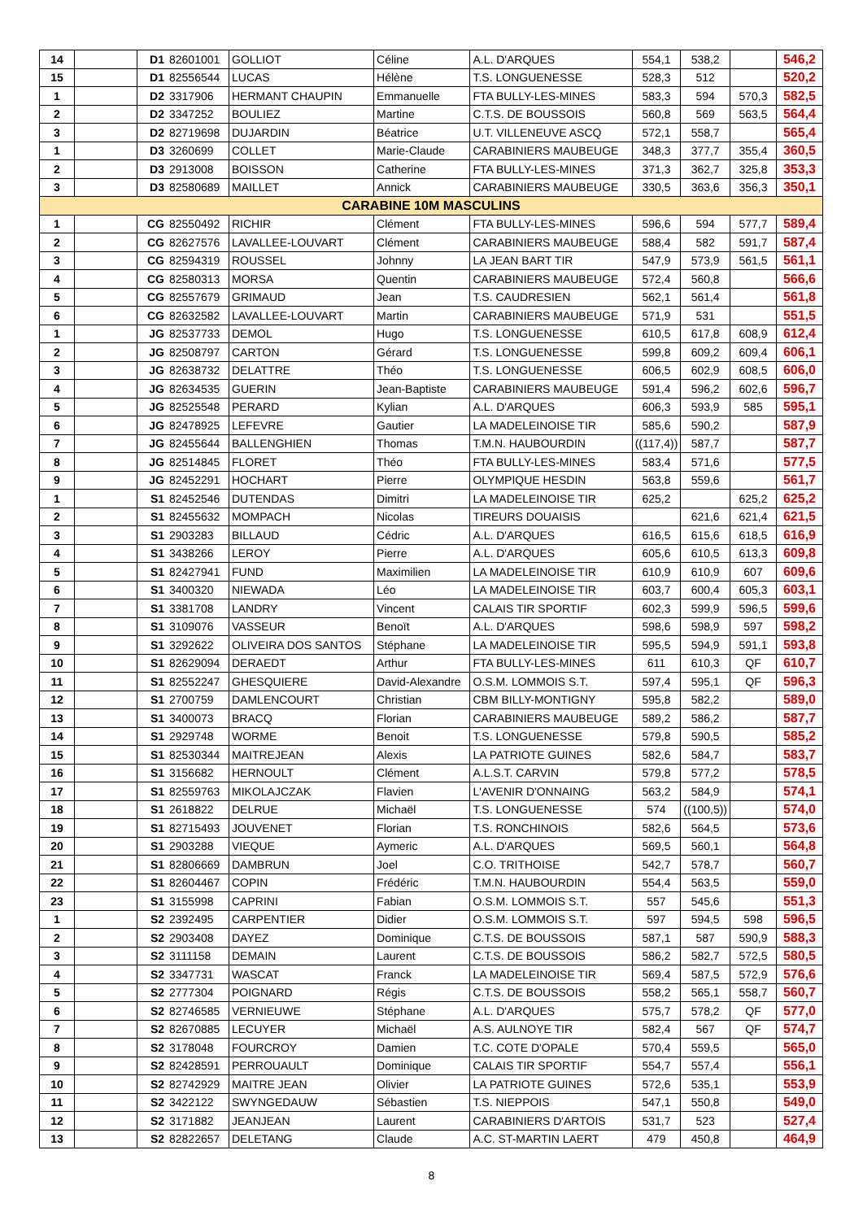| 14 | | D1 | 82601001 | GOLLIOT | Céline | A.L. D'ARQUES | 554,1 | 538,2 | | 546,2 |
| 15 | | D1 | 82556544 | LUCAS | Hélène | T.S. LONGUENESSE | 528,3 | 512 | | 520,2 |
| 1 | | D2 | 3317906 | HERMANT CHAUPIN | Emmanuelle | FTA BULLY-LES-MINES | 583,3 | 594 | 570,3 | 582,5 |
| 2 | | D2 | 3347252 | BOULIEZ | Martine | C.T.S. DE BOUSSOIS | 560,8 | 569 | 563,5 | 564,4 |
| 3 | | D2 | 82719698 | DUJARDIN | Béatrice | U.T. VILLENEUVE ASCQ | 572,1 | 558,7 | | 565,4 |
| 1 | | D3 | 3260699 | COLLET | Marie-Claude | CARABINIERS MAUBEUGE | 348,3 | 377,7 | 355,4 | 360,5 |
| 2 | | D3 | 2913008 | BOISSON | Catherine | FTA BULLY-LES-MINES | 371,3 | 362,7 | 325,8 | 353,3 |
| 3 | | D3 | 82580689 | MAILLET | Annick | CARABINIERS MAUBEUGE | 330,5 | 363,6 | 356,3 | 350,1 |
| CARABINE 10M MASCULINS | | | | | | | | | | |
| 1 | | CG | 82550492 | RICHIR | Clément | FTA BULLY-LES-MINES | 596,6 | 594 | 577,7 | 589,4 |
| 2 | | CG | 82627576 | LAVALLEE-LOUVART | Clément | CARABINIERS MAUBEUGE | 588,4 | 582 | 591,7 | 587,4 |
| 3 | | CG | 82594319 | ROUSSEL | Johnny | LA JEAN BART TIR | 547,9 | 573,9 | 561,5 | 561,1 |
| 4 | | CG | 82580313 | MORSA | Quentin | CARABINIERS MAUBEUGE | 572,4 | 560,8 | | 566,6 |
| 5 | | CG | 82557679 | GRIMAUD | Jean | T.S. CAUDRESIEN | 562,1 | 561,4 | | 561,8 |
| 6 | | CG | 82632582 | LAVALLEE-LOUVART | Martin | CARABINIERS MAUBEUGE | 571,9 | 531 | | 551,5 |
| 1 | | JG | 82537733 | DEMOL | Hugo | T.S. LONGUENESSE | 610,5 | 617,8 | 608,9 | 612,4 |
| 2 | | JG | 82508797 | CARTON | Gérard | T.S. LONGUENESSE | 599,8 | 609,2 | 609,4 | 606,1 |
| 3 | | JG | 82638732 | DELATTRE | Théo | T.S. LONGUENESSE | 606,5 | 602,9 | 608,5 | 606,0 |
| 4 | | JG | 82634535 | GUERIN | Jean-Baptiste | CARABINIERS MAUBEUGE | 591,4 | 596,2 | 602,6 | 596,7 |
| 5 | | JG | 82525548 | PERARD | Kylian | A.L. D'ARQUES | 606,3 | 593,9 | 585 | 595,1 |
| 6 | | JG | 82478925 | LEFEVRE | Gautier | LA MADELEINOISE TIR | 585,6 | 590,2 | | 587,9 |
| 7 | | JG | 82455644 | BALLENGHIEN | Thomas | T.M.N. HAUBOURDIN | ((117,4)) | 587,7 | | 587,7 |
| 8 | | JG | 82514845 | FLORET | Théo | FTA BULLY-LES-MINES | 583,4 | 571,6 | | 577,5 |
| 9 | | JG | 82452291 | HOCHART | Pierre | OLYMPIQUE HESDIN | 563,8 | 559,6 | | 561,7 |
| 1 | | S1 | 82452546 | DUTENDAS | Dimitri | LA MADELEINOISE TIR | 625,2 | | 625,2 | 625,2 |
| 2 | | S1 | 82455632 | MOMPACH | Nicolas | TIREURS DOUAISIS | | 621,6 | 621,4 | 621,5 |
| 3 | | S1 | 2903283 | BILLAUD | Cédric | A.L. D'ARQUES | 616,5 | 615,6 | 618,5 | 616,9 |
| 4 | | S1 | 3438266 | LEROY | Pierre | A.L. D'ARQUES | 605,6 | 610,5 | 613,3 | 609,8 |
| 5 | | S1 | 82427941 | FUND | Maximilien | LA MADELEINOISE TIR | 610,9 | 610,9 | 607 | 609,6 |
| 6 | | S1 | 3400320 | NIEWADA | Léo | LA MADELEINOISE TIR | 603,7 | 600,4 | 605,3 | 603,1 |
| 7 | | S1 | 3381708 | LANDRY | Vincent | CALAIS TIR SPORTIF | 602,3 | 599,9 | 596,5 | 599,6 |
| 8 | | S1 | 3109076 | VASSEUR | Benoït | A.L. D'ARQUES | 598,6 | 598,9 | 597 | 598,2 |
| 9 | | S1 | 3292622 | OLIVEIRA DOS SANTOS | Stéphane | LA MADELEINOISE TIR | 595,5 | 594,9 | 591,1 | 593,8 |
| 10 | | S1 | 82629094 | DERAEDT | Arthur | FTA BULLY-LES-MINES | 611 | 610,3 | QF | 610,7 |
| 11 | | S1 | 82552247 | GHESQUIERE | David-Alexandre | O.S.M. LOMMOIS S.T. | 597,4 | 595,1 | QF | 596,3 |
| 12 | | S1 | 2700759 | DAMLENCOURT | Christian | CBM BILLY-MONTIGNY | 595,8 | 582,2 | | 589,0 |
| 13 | | S1 | 3400073 | BRACQ | Florian | CARABINIERS MAUBEUGE | 589,2 | 586,2 | | 587,7 |
| 14 | | S1 | 2929748 | WORME | Benoit | T.S. LONGUENESSE | 579,8 | 590,5 | | 585,2 |
| 15 | | S1 | 82530344 | MAITREJEAN | Alexis | LA PATRIOTE GUINES | 582,6 | 584,7 | | 583,7 |
| 16 | | S1 | 3156682 | HERNOULT | Clément | A.L.S.T. CARVIN | 579,8 | 577,2 | | 578,5 |
| 17 | | S1 | 82559763 | MIKOLAJCZAK | Flavien | L'AVENIR D'ONNAING | 563,2 | 584,9 | | 574,1 |
| 18 | | S1 | 2618822 | DELRUE | Michaël | T.S. LONGUENESSE | 574 | ((100,5)) | | 574,0 |
| 19 | | S1 | 82715493 | JOUVENET | Florian | T.S. RONCHINOIS | 582,6 | 564,5 | | 573,6 |
| 20 | | S1 | 2903288 | VIEQUE | Aymeric | A.L. D'ARQUES | 569,5 | 560,1 | | 564,8 |
| 21 | | S1 | 82806669 | DAMBRUN | Joel | C.O. TRITHOISE | 542,7 | 578,7 | | 560,7 |
| 22 | | S1 | 82604467 | COPIN | Frédéric | T.M.N. HAUBOURDIN | 554,4 | 563,5 | | 559,0 |
| 23 | | S1 | 3155998 | CAPRINI | Fabian | O.S.M. LOMMOIS S.T. | 557 | 545,6 | | 551,3 |
| 1 | | S2 | 2392495 | CARPENTIER | Didier | O.S.M. LOMMOIS S.T. | 597 | 594,5 | 598 | 596,5 |
| 2 | | S2 | 2903408 | DAYEZ | Dominique | C.T.S. DE BOUSSOIS | 587,1 | 587 | 590,9 | 588,3 |
| 3 | | S2 | 3111158 | DEMAIN | Laurent | C.T.S. DE BOUSSOIS | 586,2 | 582,7 | 572,5 | 580,5 |
| 4 | | S2 | 3347731 | WASCAT | Franck | LA MADELEINOISE TIR | 569,4 | 587,5 | 572,9 | 576,6 |
| 5 | | S2 | 2777304 | POIGNARD | Régis | C.T.S. DE BOUSSOIS | 558,2 | 565,1 | 558,7 | 560,7 |
| 6 | | S2 | 82746585 | VERNIEUWE | Stéphane | A.L. D'ARQUES | 575,7 | 578,2 | QF | 577,0 |
| 7 | | S2 | 82670885 | LECUYER | Michaël | A.S. AULNOYE TIR | 582,4 | 567 | QF | 574,7 |
| 8 | | S2 | 3178048 | FOURCROY | Damien | T.C. COTE D'OPALE | 570,4 | 559,5 | | 565,0 |
| 9 | | S2 | 82428591 | PERROUAULT | Dominique | CALAIS TIR SPORTIF | 554,7 | 557,4 | | 556,1 |
| 10 | | S2 | 82742929 | MAITRE JEAN | Olivier | LA PATRIOTE GUINES | 572,6 | 535,1 | | 553,9 |
| 11 | | S2 | 3422122 | SWYNGEDAUW | Sébastien | T.S. NIEPPOIS | 547,1 | 550,8 | | 549,0 |
| 12 | | S2 | 3171882 | JEANJEAN | Laurent | CARABINIERS D'ARTOIS | 531,7 | 523 | | 527,4 |
| 13 | | S2 | 82822657 | DELETANG | Claude | A.C. ST-MARTIN LAERT | 479 | 450,8 | | 464,9 |
8